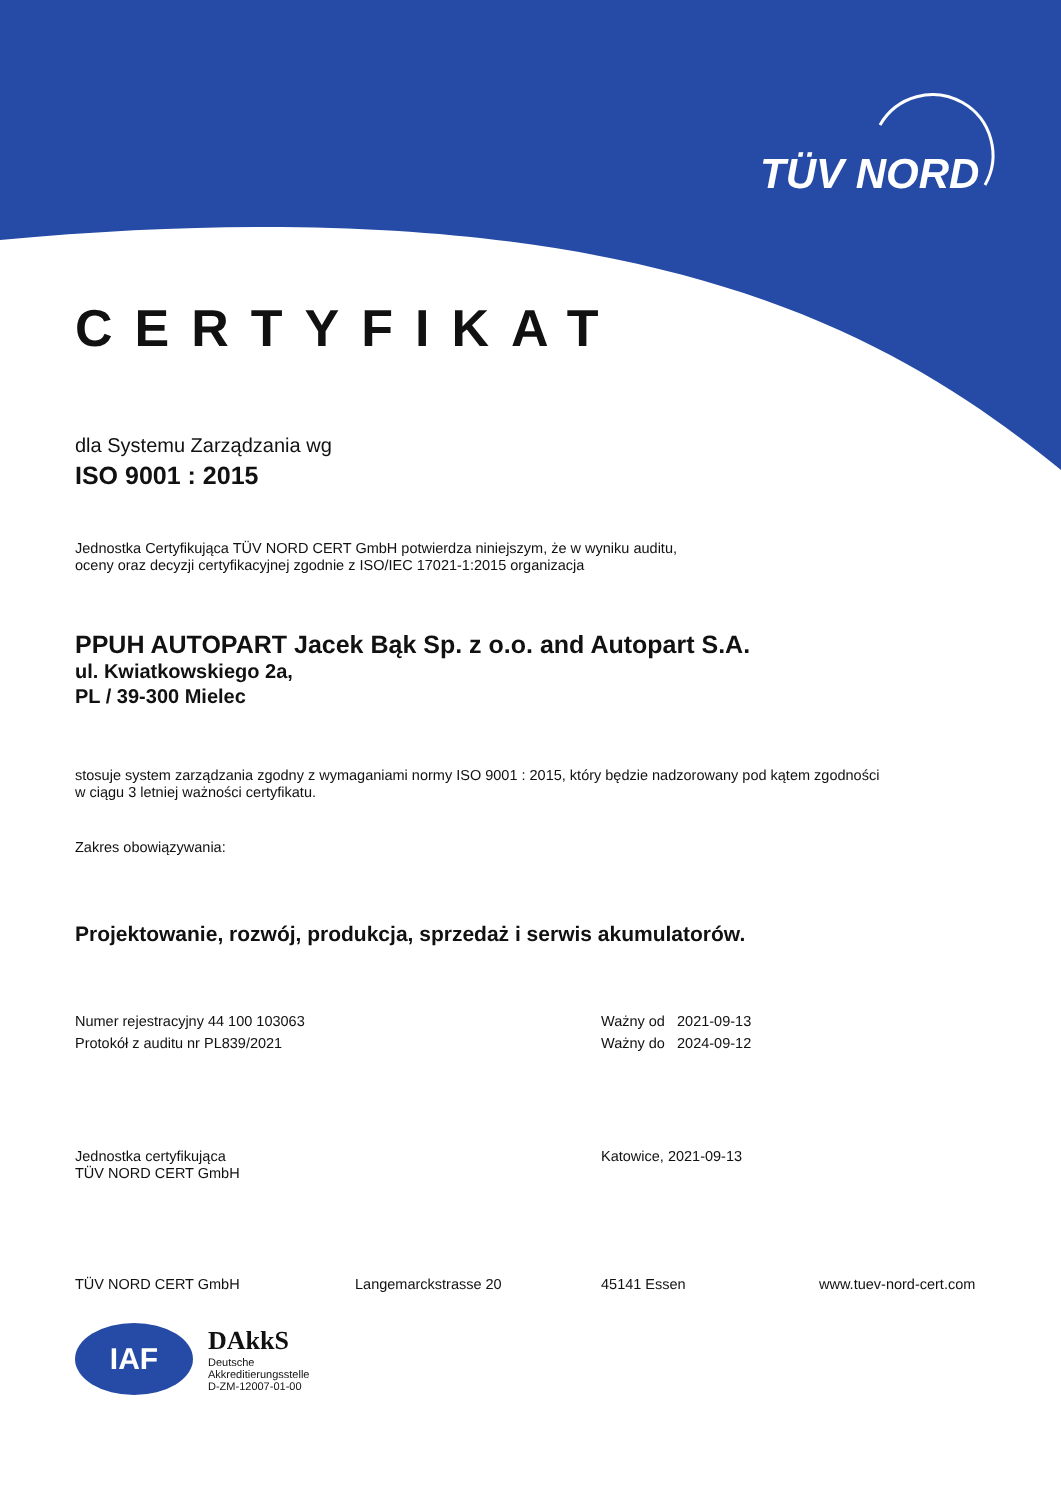TÜV NORD
CERTYFIKAT
dla Systemu Zarządzania wg
ISO 9001 : 2015
Jednostka Certyfikująca TÜV NORD CERT GmbH potwierdza niniejszym, że w wyniku auditu,
oceny oraz decyzji certyfikacyjnej zgodnie z ISO/IEC 17021-1:2015 organizacja
PPUH AUTOPART Jacek Bąk Sp. z o.o. and Autopart S.A.
ul. Kwiatkowskiego 2a,
PL / 39-300 Mielec
stosuje system zarządzania zgodny z wymaganiami normy ISO 9001 : 2015, który będzie nadzorowany pod kątem zgodności
w ciągu 3 letniej ważności certyfikatu.
Zakres obowiązywania:
Projektowanie, rozwój, produkcja, sprzedaż i serwis akumulatorów.
Numer rejestracyjny 44 100 103063
Protokół z auditu nr PL839/2021
Ważny od 2021-09-13
Ważny do 2024-09-12
Jednostka certyfikująca
TÜV NORD CERT GmbH
Katowice, 2021-09-13
TÜV NORD CERT GmbH Langemarckstrasse 20 45141 Essen www.tuev-nord-cert.com
IAF
DAkkS
Deutsche
Akkreditierungsstelle
D-ZM-12007-01-00